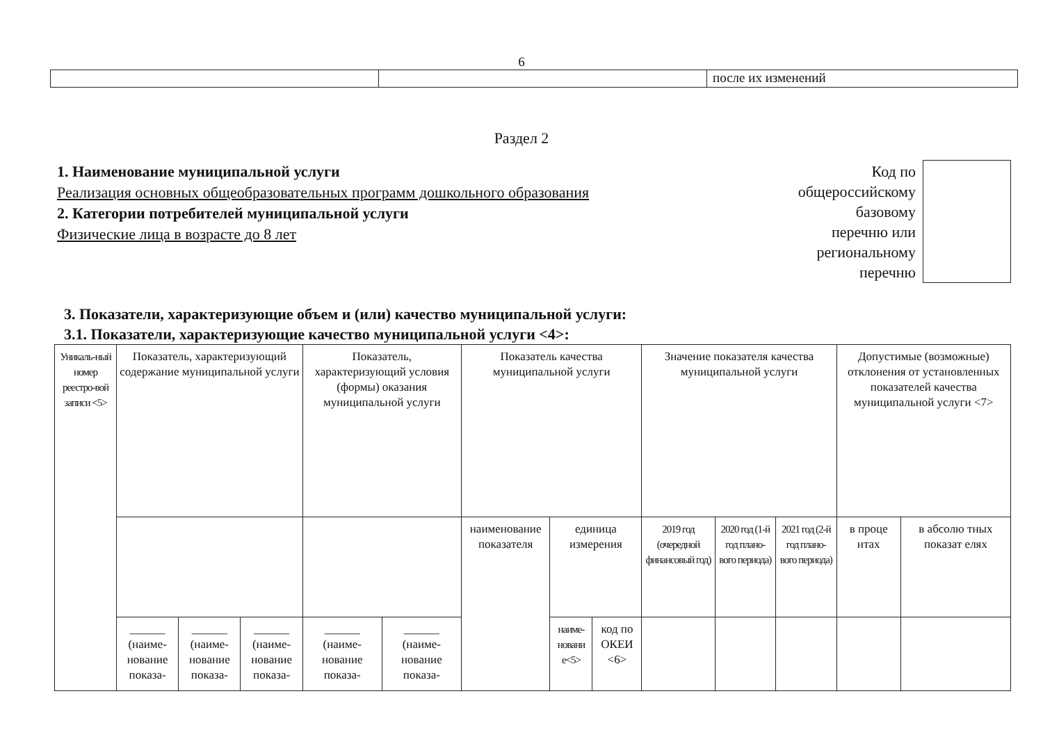6
| | | после их изменений |
Раздел 2
1. Наименование муниципальной услуги
Реализация основных общеобразовательных программ дошкольного образования
2. Категории потребителей муниципальной услуги
Физические лица в возрасте до 8 лет
Код по
общероссийскому
базовому
перечню или
региональному
перечню
3. Показатели, характеризующие объем и (или) качество муниципальной услуги:
3.1. Показатели, характеризующие качество муниципальной услуги <4>:
| Уникаль-ный номер реестро-вой записи <5> | Показатель, характеризующий содержание муниципальной услуги | | | Показатель, характеризующий условия (формы) оказания муниципальной услуги | | Показатель качества муниципальной услуги | | | Значение показателя качества муниципальной услуги | | | Допустимые (возможные) отклонения от установленных показателей качества муниципальной услуги <7> | |
| | | | | | | наименование показателя | единица измерения | | 2019 год (очередной финансовый год) | 2020 год (1-й год плано-вого периода) | 2021 год (2-й год плано-вого периода) | в проце нтах | в абсолю тных показат елях |
| | ______ (наиме-нование показа- | ______ (наиме-нование показа- | ______ (наиме-нование показа- | ______ (наиме-нование показа- | ______ (наиме-нование показа- | | наиме-новани е<5> | код по ОКЕИ <6> | | | | | |